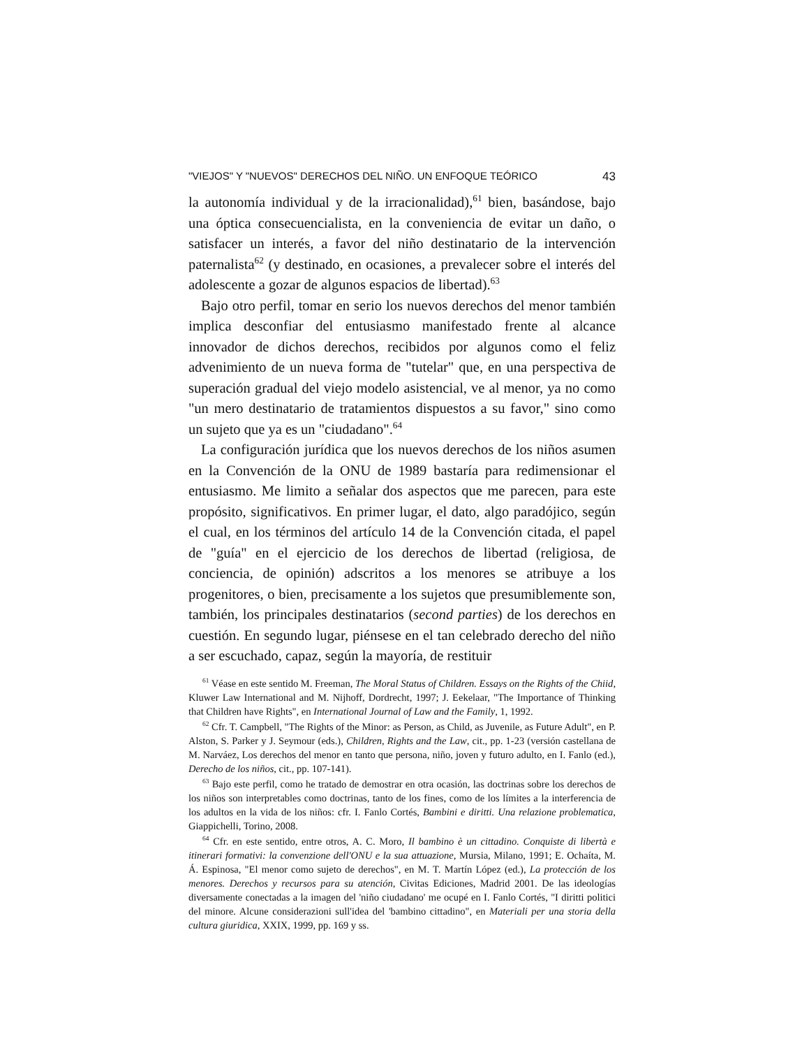"VIEJOS" Y "NUEVOS" DERECHOS DEL NIÑO. UN ENFOQUE TEÓRICO 43
la autonomía individual y de la irracionalidad),<sup>61</sup> bien, basándose, bajo una óptica consecuencialista, en la conveniencia de evitar un daño, o satisfacer un interés, a favor del niño destinatario de la intervención paternalista<sup>62</sup> (y destinado, en ocasiones, a prevalecer sobre el interés del adolescente a gozar de algunos espacios de libertad).<sup>63</sup>
Bajo otro perfil, tomar en serio los nuevos derechos del menor también implica desconfiar del entusiasmo manifestado frente al alcance innovador de dichos derechos, recibidos por algunos como el feliz advenimiento de un nueva forma de "tutelar" que, en una perspectiva de superación gradual del viejo modelo asistencial, ve al menor, ya no como "un mero destinatario de tratamientos dispuestos a su favor," sino como un sujeto que ya es un "ciudadano".<sup>64</sup>
La configuración jurídica que los nuevos derechos de los niños asumen en la Convención de la ONU de 1989 bastaría para redimensionar el entusiasmo. Me limito a señalar dos aspectos que me parecen, para este propósito, significativos. En primer lugar, el dato, algo paradójico, según el cual, en los términos del artículo 14 de la Convención citada, el papel de "guía" en el ejercicio de los derechos de libertad (religiosa, de conciencia, de opinión) adscritos a los menores se atribuye a los progenitores, o bien, precisamente a los sujetos que presumiblemente son, también, los principales destinatarios (second parties) de los derechos en cuestión. En segundo lugar, piénsese en el tan celebrado derecho del niño a ser escuchado, capaz, según la mayoría, de restituir
<sup>61</sup> Véase en este sentido M. Freeman, The Moral Status of Children. Essays on the Rights of the Chiid, Kluwer Law International and M. Nijhoff, Dordrecht, 1997; J. Eekelaar, "The Importance of Thinking that Children have Rights", en International Journal of Law and the Family, 1, 1992.
<sup>62</sup> Cfr. T. Campbell, "The Rights of the Minor: as Person, as Child, as Juvenile, as Future Adult", en P. Alston, S. Parker y J. Seymour (eds.), Children, Rights and the Law, cit., pp. 1-23 (versión castellana de M. Narváez, Los derechos del menor en tanto que persona, niño, joven y futuro adulto, en I. Fanlo (ed.), Derecho de los niños, cit., pp. 107-141).
<sup>63</sup> Bajo este perfil, como he tratado de demostrar en otra ocasión, las doctrinas sobre los derechos de los niños son interpretables como doctrinas, tanto de los fines, como de los límites a la interferencia de los adultos en la vida de los niños: cfr. I. Fanlo Cortés, Bambini e diritti. Una relazione problematica, Giappichelli, Torino, 2008.
<sup>64</sup> Cfr. en este sentido, entre otros, A. C. Moro, Il bambino è un cittadino. Conquiste di libertà e itinerari formativi: la convenzione dell'ONU e la sua attuazione, Mursia, Milano, 1991; E. Ochaíta, M. Á. Espinosa, "El menor como sujeto de derechos", en M. T. Martín López (ed.), La protección de los menores. Derechos y recursos para su atención, Civitas Ediciones, Madrid 2001. De las ideologías diversamente conectadas a la imagen del 'niño ciudadano' me ocupé en I. Fanlo Cortés, "I diritti politici del minore. Alcune considerazioni sull'idea del 'bambino cittadino", en Materiali per una storia della cultura giuridica, XXIX, 1999, pp. 169 y ss.